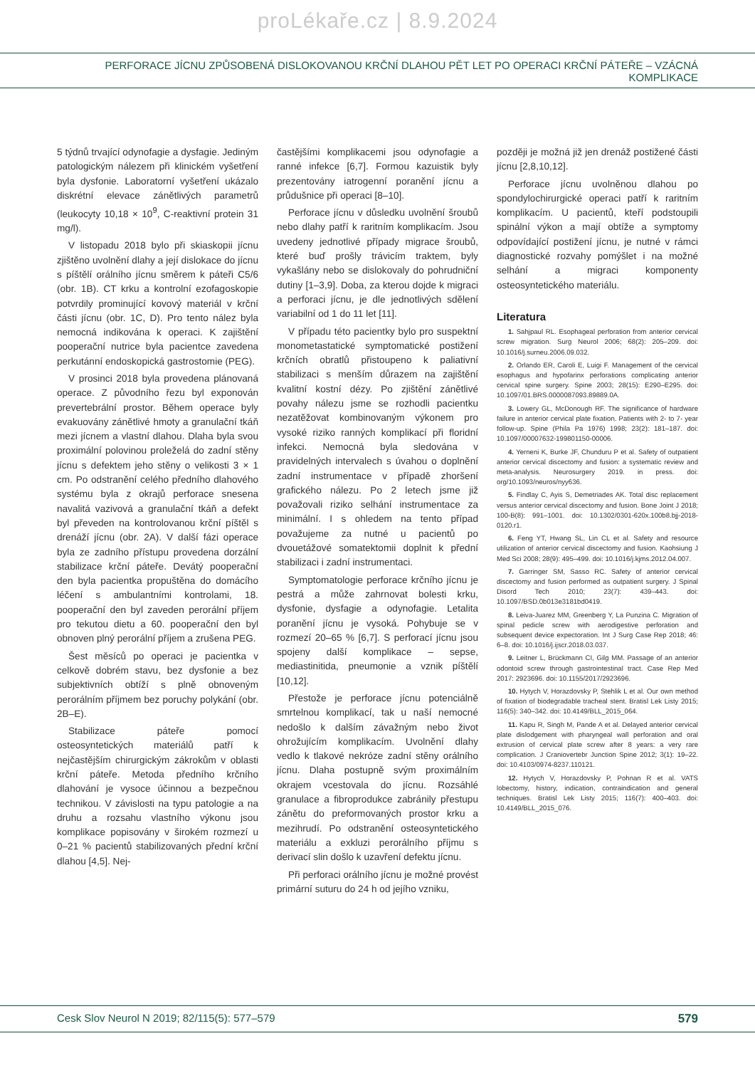proLékaře.cz | 8.9.2024
PERFORACE JÍCNU ZPŮSOBENÁ DISLOKOVANOU KRČNÍ DLAHOU PĚT LET PO OPERACI KRČNÍ PÁTEŘE – VZÁCNÁ KOMPLIKACE
5 týdnů trvající odynofagie a dysfagie. Jediným patologickým nálezem při klinickém vyšetření byla dysfonie. Laboratorní vyšetření ukázalo diskrétní elevace zánětlivých parametrů (leukocyty 10,18 × 10<sup>9</sup>, C-reaktivní protein 31 mg/l).
V listopadu 2018 bylo při skiaskopii jícnu zjištěno uvolnění dlahy a její dislokace do jícnu s píštělí orálního jícnu směrem k páteři C5/6 (obr. 1B). CT krku a kontrolní ezofagoskopie potvrdily prominující kovový materiál v krční části jícnu (obr. 1C, D). Pro tento nález byla nemocná indikována k operaci. K zajištění pooperační nutrice byla pacientce zavedena perkutánní endoskopická gastrostomie (PEG).
V prosinci 2018 byla provedena plánovaná operace. Z původního řezu byl exponován prevertebrální prostor. Během operace byly evakuovány zánětlivé hmoty a granulační tkáň mezi jícnem a vlastní dlahou. Dlaha byla svou proximální polovinou proleželá do zadní stěny jícnu s defektem jeho stěny o velikosti 3 × 1 cm. Po odstranění celého předního dlahového systému byla z okrajů perforace snesena navalitá vazivová a granulační tkáň a defekt byl převeden na kontrolovanou krční píštěl s drenáží jícnu (obr. 2A). V další fázi operace byla ze zadního přístupu provedena dorzální stabilizace krční páteře. Devátý pooperační den byla pacientka propuštěna do domácího léčení s ambulantními kontrolami, 18. pooperační den byl zaveden perorální příjem pro tekutou dietu a 60. pooperační den byl obnoven plný perorální příjem a zrušena PEG.
Šest měsíců po operaci je pacientka v celkově dobrém stavu, bez dysfonie a bez subjektivních obtíží s plně obnoveným perorálním příjmem bez poruchy polykání (obr. 2B–E).
Stabilizace páteře pomocí osteosyntetických materiálů patří k nejčastějším chirurgickým zákrokům v oblasti krční páteře. Metoda předního krčního dlahování je vysoce účinnou a bezpečnou technikou. V závislosti na typu patologie a na druhu a rozsahu vlastního výkonu jsou komplikace popisovány v širokém rozmezí u 0–21 % pacientů stabilizovaných přední krční dlahou [4,5]. Nej-
častějšími komplikacemi jsou odynofagie a ranné infekce [6,7]. Formou kazuistik byly prezentovány iatrogenní poranění jícnu a průdušnice při operaci [8–10].
Perforace jícnu v důsledku uvolnění šroubů nebo dlahy patří k raritním komplikacím. Jsou uvedeny jednotlivé případy migrace šroubů, které buď prošly trávicím traktem, byly vykašlány nebo se dislokovaly do pohrudniční dutiny [1–3,9]. Doba, za kterou dojde k migraci a perforaci jícnu, je dle jednotlivých sdělení variabilní od 1 do 11 let [11].
V případu této pacientky bylo pro suspektní monometastatické symptomatické postižení krčních obratlů přistoupeno k paliativní stabilizaci s menším důrazem na zajištění kvalitní kostní dézy. Po zjištění zánětlivé povahy nálezu jsme se rozhodli pacientku nezatěžovat kombinovaným výkonem pro vysoké riziko ranných komplikací při floridní infekci. Nemocná byla sledována v pravidelných intervalech s úvahou o doplnění zadní instrumentace v případě zhoršení grafického nálezu. Po 2 letech jsme již považovali riziko selhání instrumentace za minimální. I s ohledem na tento případ považujeme za nutné u pacientů po dvouetážové somatektomii doplnit k přední stabilizaci i zadní instrumentaci.
Symptomatologie perforace krčního jícnu je pestrá a může zahrnovat bolesti krku, dysfonie, dysfagie a odynofagie. Letalita poranění jícnu je vysoká. Pohybuje se v rozmezí 20–65 % [6,7]. S perforací jícnu jsou spojeny další komplikace – sepse, mediastinitida, pneumonie a vznik píštělí [10,12].
Přestože je perforace jícnu potenciálně smrtelnou komplikací, tak u naší nemocné nedošlo k dalším závažným nebo život ohrožujícím komplikacím. Uvolnění dlahy vedlo k tlakové nekróze zadní stěny orálního jícnu. Dlaha postupně svým proximálním okrajem vcestovala do jícnu. Rozsáhlé granulace a fibroprodukce zabránily přestupu zánětu do preformovaných prostor krku a mezihrudí. Po odstranění osteosyntetického materiálu a exkluzi perorálního příjmu s derivací slin došlo k uzavření defektu jícnu.
Při perforaci orálního jícnu je možné provést primární suturu do 24 h od jejího vzniku,
později je možná již jen drenáž postižené části jícnu [2,8,10,12].
Perforace jícnu uvolněnou dlahou po spondylochirurgické operaci patří k raritním komplikacím. U pacientů, kteří podstoupili spinální výkon a mají obtíže a symptomy odpovídající postižení jícnu, je nutné v rámci diagnostické rozvahy pomýšlet i na možné selhání a migraci komponenty osteosyntetického materiálu.
Literatura
1. Sahjpaul RL. Esophageal perforation from anterior cervical screw migration. Surg Neurol 2006; 68(2): 205–209. doi: 10.1016/j.surneu.2006.09.032.
2. Orlando ER, Caroli E, Luigi F. Management of the cervical esophagus and hypofarinx perforations complicating anterior cervical spine surgery. Spine 2003; 28(15): E290–E295. doi: 10.1097/01.BRS.0000087093.89889.0A.
3. Lowery GL, McDonough RF. The significance of hardware failure in anterior cervical plate fixation. Patients with 2- to 7- year follow-up. Spine (Phila Pa 1976) 1998; 23(2): 181–187. doi: 10.1097/00007632-199801150-00006.
4. Yerneni K, Burke JF, Chunduru P et al. Safety of outpatient anterior cervical discectomy and fusion: a systematic review and meta-analysis. Neurosurgery 2019. in press. doi: org/10.1093/neuros/nyy636.
5. Findlay C, Ayis S, Demetriades AK. Total disc replacement versus anterior cervical discectomy and fusion. Bone Joint J 2018; 100-B(8): 991–1001. doi: 10.1302/0301-620x.100b8.bjj-2018-0120.r1.
6. Feng YT, Hwang SL, Lin CL et al. Safety and resource utilization of anterior cervical discectomy and fusion. Kaohsiung J Med Sci 2008; 28(9): 495–499. doi: 10.1016/j.kjms.2012.04.007.
7. Garringer SM, Sasso RC. Safety of anterior cervical discectomy and fusion performed as outpatient surgery. J Spinal Disord Tech 2010; 23(7): 439–443. doi: 10.1097/BSD.0b013e3181bd0419.
8. Leiva-Juarez MM, Greenberg Y, La Punzina C. Migration of spinal pedicle screw with aerodigestive perforation and subsequent device expectoration. Int J Surg Case Rep 2018; 46: 6–8. doi: 10.1016/j.ijscr.2018.03.037.
9. Leitner L, Brückmann CI, Gilg MM. Passage of an anterior odontoid screw through gastrointestinal tract. Case Rep Med 2017: 2923696. doi: 10.1155/2017/2923696.
10. Hytych V, Horazdovsky P, Stehlik L et al. Our own method of fixation of biodegradable tracheal stent. Bratisl Lek Listy 2015; 116(5): 340–342. doi: 10.4149/BLL_2015_064.
11. Kapu R, Singh M, Pande A et al. Delayed anterior cervical plate dislodgement with pharyngeal wall perforation and oral extrusion of cervical plate screw after 8 years: a very rare complication. J Craniovertebr Junction Spine 2012; 3(1): 19–22. doi: 10.4103/0974-8237.110121.
12. Hytych V, Horazdovsky P, Pohnan R et al. VATS lobectomy, history, indication, contraindication and general techniques. Bratisl Lek Listy 2015; 116(7): 400–403. doi: 10.4149/BLL_2015_076.
Cesk Slov Neurol N 2019; 82/115(5): 577–579 579